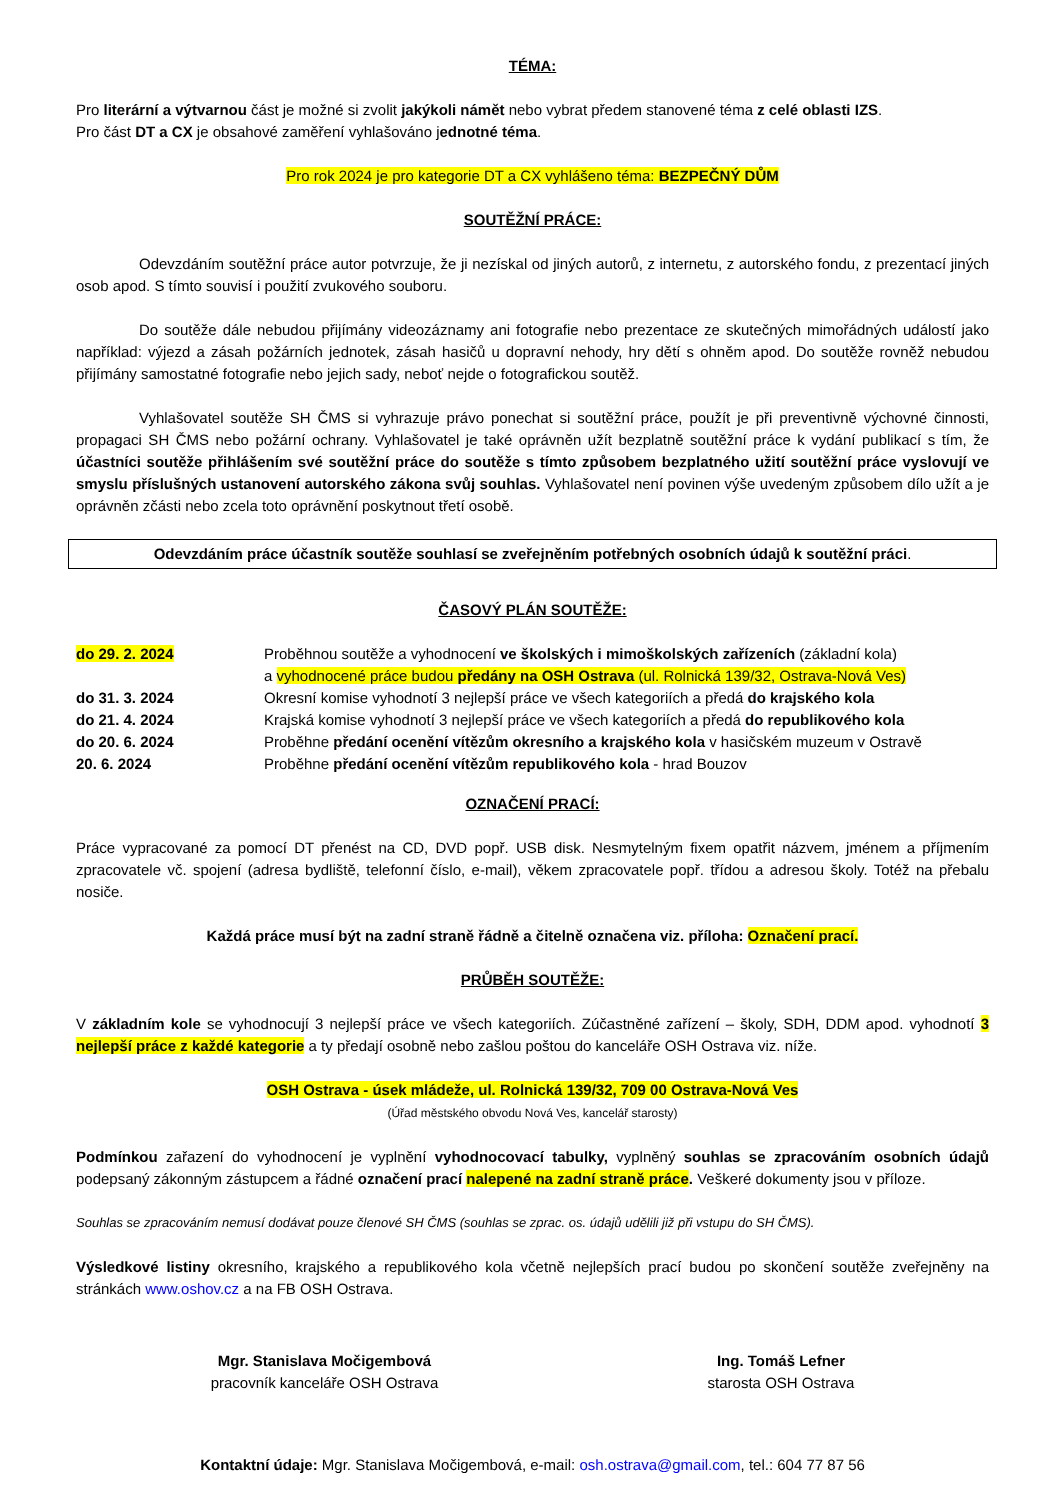TÉMA:
Pro literární a výtvarnou část je možné si zvolit jakýkoli námět nebo vybrat předem stanovené téma z celé oblasti IZS.
Pro část DT a CX je obsahové zaměření vyhlašováno jednotné téma.
Pro rok 2024 je pro kategorie DT a CX vyhlášeno téma: BEZPEČNÝ DŮM
SOUTĚŽNÍ PRÁCE:
Odevzdáním soutěžní práce autor potvrzuje, že ji nezískal od jiných autorů, z internetu, z autorského fondu, z prezentací jiných osob apod. S tímto souvisí i použití zvukového souboru.
Do soutěže dále nebudou přijímány videozáznamy ani fotografie nebo prezentace ze skutečných mimořádných událostí jako například: výjezd a zásah požárních jednotek, zásah hasičů u dopravní nehody, hry dětí s ohněm apod. Do soutěže rovněž nebudou přijímány samostatné fotografie nebo jejich sady, neboť nejde o fotografickou soutěž.
Vyhlašovatel soutěže SH ČMS si vyhrazuje právo ponechat si soutěžní práce, použít je při preventivně výchovné činnosti, propagaci SH ČMS nebo požární ochrany. Vyhlašovatel je také oprávněn užít bezplatně soutěžní práce k vydání publikací s tím, že účastníci soutěže přihlášením své soutěžní práce do soutěže s tímto způsobem bezplatného užití soutěžní práce vyslovují ve smyslu příslušných ustanovení autorského zákona svůj souhlas. Vyhlašovatel není povinen výše uvedeným způsobem dílo užít a je oprávněn zčásti nebo zcela toto oprávnění poskytnout třetí osobě.
Odevzdáním práce účastník soutěže souhlasí se zveřejněním potřebných osobních údajů k soutěžní práci.
ČASOVÝ PLÁN SOUTĚŽE:
| do 29. 2. 2024 | Proběhnou soutěže a vyhodnocení ve školských i mimoškolských zařízeních (základní kola) a vyhodnocené práce budou předány na OSH Ostrava (ul. Rolnická 139/32, Ostrava-Nová Ves) |
| do 31. 3. 2024 | Okresní komise vyhodnotí 3 nejlepší práce ve všech kategoriích a předá do krajského kola |
| do 21. 4. 2024 | Krajská komise vyhodnotí 3 nejlepší práce ve všech kategoriích a předá do republikového kola |
| do 20. 6. 2024 | Proběhne předání ocenění vítězům okresního a krajského kola v hasičském muzeum v Ostravě |
| 20. 6. 2024 | Proběhne předání ocenění vítězům republikového kola - hrad Bouzov |
OZNAČENÍ PRACÍ:
Práce vypracované za pomocí DT přenést na CD, DVD popř. USB disk. Nesmytelným fixem opatřit názvem, jménem a příjmením zpracovatele vč. spojení (adresa bydliště, telefonní číslo, e-mail), věkem zpracovatele popř. třídou a adresou školy. Totéž na přebalu nosiče.
Každá práce musí být na zadní straně řádně a čitelně označena viz. příloha: Označení prací.
PRŮBĚH SOUTĚŽE:
V základním kole se vyhodnocují 3 nejlepší práce ve všech kategoriích. Zúčastněné zařízení – školy, SDH, DDM apod. vyhodnotí 3 nejlepší práce z každé kategorie a ty předají osobně nebo zašlou poštou do kanceláře OSH Ostrava viz. níže.
OSH Ostrava - úsek mládeže, ul. Rolnická 139/32, 709 00 Ostrava-Nová Ves
(Úřad městského obvodu Nová Ves, kancelář starosty)
Podmínkou zařazení do vyhodnocení je vyplnění vyhodnocovací tabulky, vyplněný souhlas se zpracováním osobních údajů podepsaný zákonným zástupcem a řádné označení prací nalepené na zadní straně práce. Veškeré dokumenty jsou v příloze.
Souhlas se zpracováním nemusí dodávat pouze členové SH ČMS (souhlas se zprac. os. údajů udělili již při vstupu do SH ČMS).
Výsledkové listiny okresního, krajského a republikového kola včetně nejlepších prací budou po skončení soutěže zveřejněny na stránkách www.oshov.cz a na FB OSH Ostrava.
Mgr. Stanislava Močigembová
pracovník kanceláře OSH Ostrava
Ing. Tomáš Lefner
starosta OSH Ostrava
Kontaktní údaje: Mgr. Stanislava Močigembová, e-mail: osh.ostrava@gmail.com, tel.: 604 77 87 56